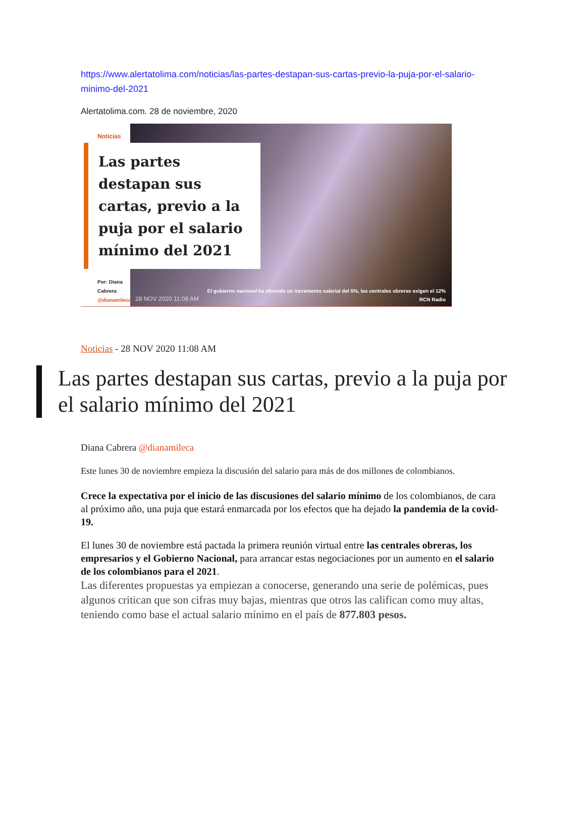https://www.alertatolima.com/noticias/las-partes-destapan-sus-cartas-previo-la-puja-por-el-salario-minimo-del-2021
Alertatolima.com. 28 de noviembre, 2020
Noticias
Las partes destapan sus cartas, previo a la puja por el salario mínimo del 2021
Por: Diana Cabrera
@dianamileca
28 NOV 2020 11:08 AM
El gobierno nacional ha ofrecido un incremento salarial del 5%, las centrales obreras exigen el 12%
RCN Radio
Noticias - 28 NOV 2020 11:08 AM
Las partes destapan sus cartas, previo a la puja por el salario mínimo del 2021
Diana Cabrera @dianamileca
Este lunes 30 de noviembre empieza la discusión del salario para más de dos millones de colombianos.
Crece la expectativa por el inicio de las discusiones del salario mínimo de los colombianos, de cara al próximo año, una puja que estará enmarcada por los efectos que ha dejado la pandemia de la covid-19.
El lunes 30 de noviembre está pactada la primera reunión virtual entre las centrales obreras, los empresarios y el Gobierno Nacional, para arrancar estas negociaciones por un aumento en el salario de los colombianos para el 2021.
Las diferentes propuestas ya empiezan a conocerse, generando una serie de polémicas, pues algunos critican que son cifras muy bajas, mientras que otros las califican como muy altas, teniendo como base el actual salario mínimo en el país de 877.803 pesos.